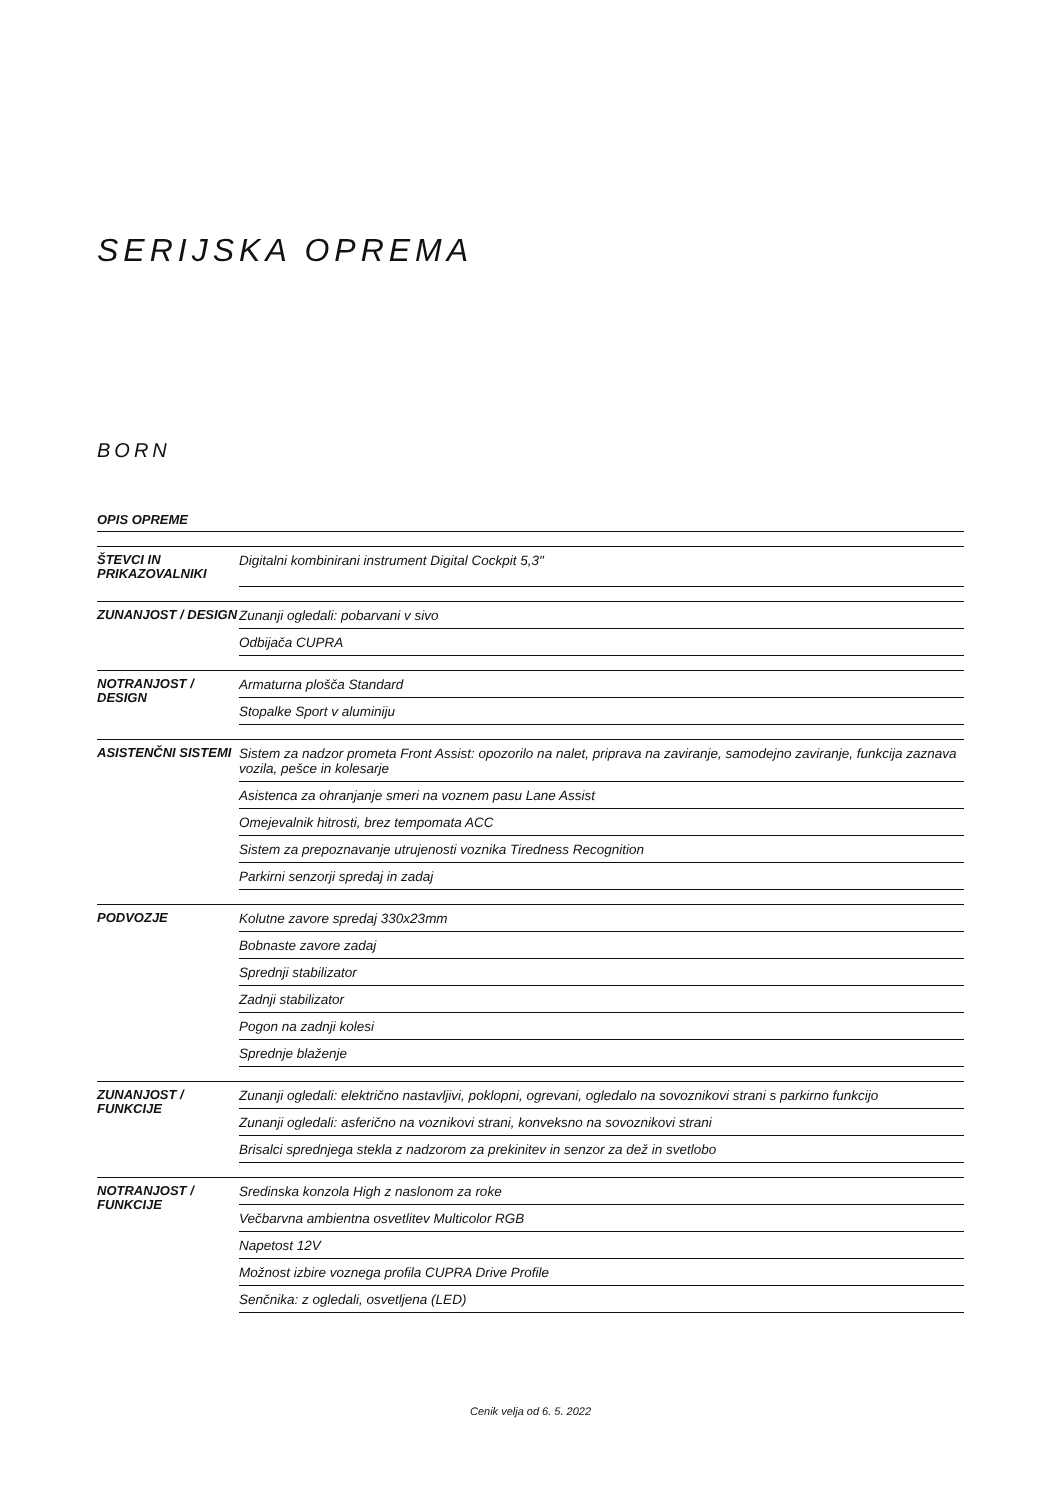SERIJSKA OPREMA
BORN
OPIS OPREME
| ŠTEVCI IN PRIKAZOVALNIKI | Digitalni kombinirani instrument Digital Cockpit 5,3" |
| ZUNANJOST / DESIGN | Zunanji ogledali: pobarvani v sivo |
| | Odbijača CUPRA |
| NOTRANJOST / DESIGN | Armaturna plošča Standard |
| | Stopalke Sport v aluminiju |
| ASISTENČNI SISTEMI | Sistem za nadzor prometa Front Assist: opozorilo na nalet, priprava na zaviranje, samodejno zaviranje, funkcija zaznava vozila, pešce in kolesarje |
| | Asistenca za ohranjanje smeri na voznem pasu Lane Assist |
| | Omejevalnik hitrosti, brez tempomata ACC |
| | Sistem za prepoznavanje utrujenosti voznika Tiredness Recognition |
| | Parkirni senzorji spredaj in zadaj |
| PODVOZJE | Kolutne zavore spredaj 330x23mm |
| | Bobnaste zavore zadaj |
| | Sprednji stabilizator |
| | Zadnji stabilizator |
| | Pogon na zadnji kolesi |
| | Sprednje blaženje |
| ZUNANJOST / FUNKCIJE | Zunanji ogledali: električno nastavljivi, poklopni, ogrevani, ogledalo na sovoznikovi strani s parkirno funkcijo |
| | Zunanji ogledali: asferično na voznikovi strani, konveksno na sovoznikovi strani |
| | Brisalci sprednjega stekla z nadzorom za prekinitev in senzor za dež in svetlobo |
| NOTRANJOST / FUNKCIJE | Sredinska konzola High z naslonom za roke |
| | Večbarvna ambientna osvetlitev Multicolor RGB |
| | Napetost 12V |
| | Možnost izbire voznega profila CUPRA Drive Profile |
| | Senčnika: z ogledali, osvetljena (LED) |
Cenik velja od 6. 5. 2022